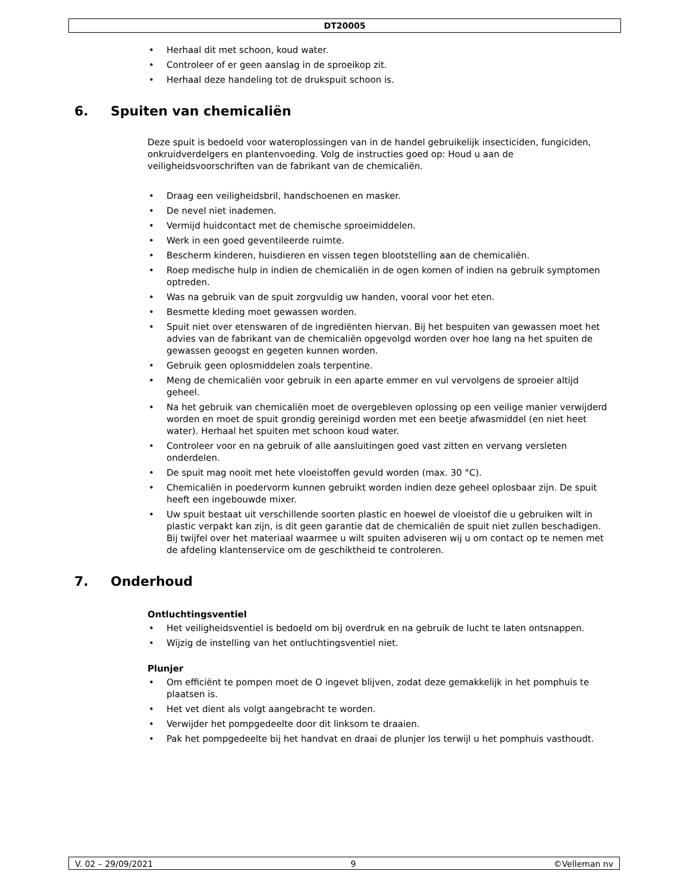DT20005
Herhaal dit met schoon, koud water.
Controleer of er geen aanslag in de sproeikop zit.
Herhaal deze handeling tot de drukspuit schoon is.
6. Spuiten van chemicaliën
Deze spuit is bedoeld voor wateroplossingen van in de handel gebruikelijk insecticiden, fungiciden, onkruidverdelgers en plantenvoeding. Volg de instructies goed op: Houd u aan de veiligheidsvoorschriften van de fabrikant van de chemicaliën.
Draag een veiligheidsbril, handschoenen en masker.
De nevel niet inademen.
Vermijd huidcontact met de chemische sproeimiddelen.
Werk in een goed geventileerde ruimte.
Bescherm kinderen, huisdieren en vissen tegen blootstelling aan de chemicaliën.
Roep medische hulp in indien de chemicaliën in de ogen komen of indien na gebruik symptomen optreden.
Was na gebruik van de spuit zorgvuldig uw handen, vooral voor het eten.
Besmette kleding moet gewassen worden.
Spuit niet over etenswaren of de ingrediënten hiervan. Bij het bespuiten van gewassen moet het advies van de fabrikant van de chemicaliën opgevolgd worden over hoe lang na het spuiten de gewassen geoogst en gegeten kunnen worden.
Gebruik geen oplosmiddelen zoals terpentine.
Meng de chemicaliën voor gebruik in een aparte emmer en vul vervolgens de sproeier altijd geheel.
Na het gebruik van chemicaliën moet de overgebleven oplossing op een veilige manier verwijderd worden en moet de spuit grondig gereinigd worden met een beetje afwasmiddel (en niet heet water). Herhaal het spuiten met schoon koud water.
Controleer voor en na gebruik of alle aansluitingen goed vast zitten en vervang versleten onderdelen.
De spuit mag nooit met hete vloeistoffen gevuld worden (max. 30 °C).
Chemicaliën in poedervorm kunnen gebruikt worden indien deze geheel oplosbaar zijn. De spuit heeft een ingebouwde mixer.
Uw spuit bestaat uit verschillende soorten plastic en hoewel de vloeistof die u gebruiken wilt in plastic verpakt kan zijn, is dit geen garantie dat de chemicaliën de spuit niet zullen beschadigen. Bij twijfel over het materiaal waarmee u wilt spuiten adviseren wij u om contact op te nemen met de afdeling klantenservice om de geschiktheid te controleren.
7. Onderhoud
Ontluchtingsventiel
Het veiligheidsventiel is bedoeld om bij overdruk en na gebruik de lucht te laten ontsnappen.
Wijzig de instelling van het ontluchtingsventiel niet.
Plunjer
Om efficiënt te pompen moet de O ingevet blijven, zodat deze gemakkelijk in het pomphuis te plaatsen is.
Het vet dient als volgt aangebracht te worden.
Verwijder het pompgedeelte door dit linksom te draaien.
Pak het pompgedeelte bij het handvat en draai de plunjer los terwijl u het pomphuis vasthoudt.
V. 02 – 29/09/2021 9 ©Velleman nv